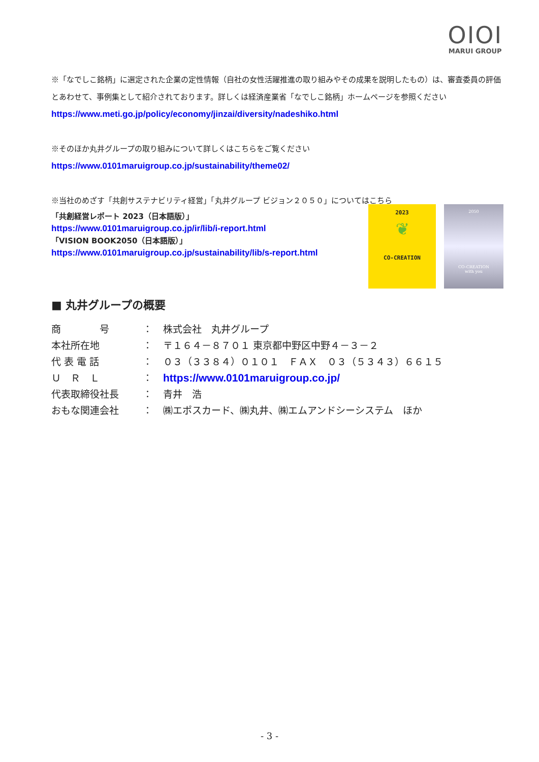OIOI
MARUI GROUP
※「なでしこ銘柄」に選定された企業の定性情報（自社の女性活躍推進の取り組みやその成果を説明したもの）は、審査委員の評価とあわせて、事例集として紹介されております。詳しくは経済産業省「なでしこ銘柄」ホームページを参照ください
https://www.meti.go.jp/policy/economy/jinzai/diversity/nadeshiko.html
※そのほか丸井グループの取り組みについて詳しくはこちらをご覧ください
https://www.0101maruigroup.co.jp/sustainability/theme02/
※当社のめざす「共創サステナビリティ経営」「丸井グループ ビジョン２０５０」についてはこちら
「共創経営レポート 2023（日本語版）」
https://www.0101maruigroup.co.jp/ir/lib/i-report.html
「VISION BOOK2050（日本語版）」
https://www.0101maruigroup.co.jp/sustainability/lib/s-report.html
2023
❦
CO-CREATION
2050
CO-CREATION
with you
■ 丸井グループの概要
| 商 号 | ： | 株式会社 丸井グループ |
| 本社所在地 | ： | 〒１６４－８７０１ 東京都中野区中野４－３－２ |
| 代 表 電 話 | ： | ０３（３３８４）０１０１ ＦＡＸ ０３（５３４３）６６１５ |
| Ｕ Ｒ Ｌ | ： | https://www.0101maruigroup.co.jp/ |
| 代表取締役社長 | ： | 青井 浩 |
| おもな関連会社 | ： | ㈱エポスカード、㈱丸井、㈱エムアンドシーシステム ほか |
- 3 -